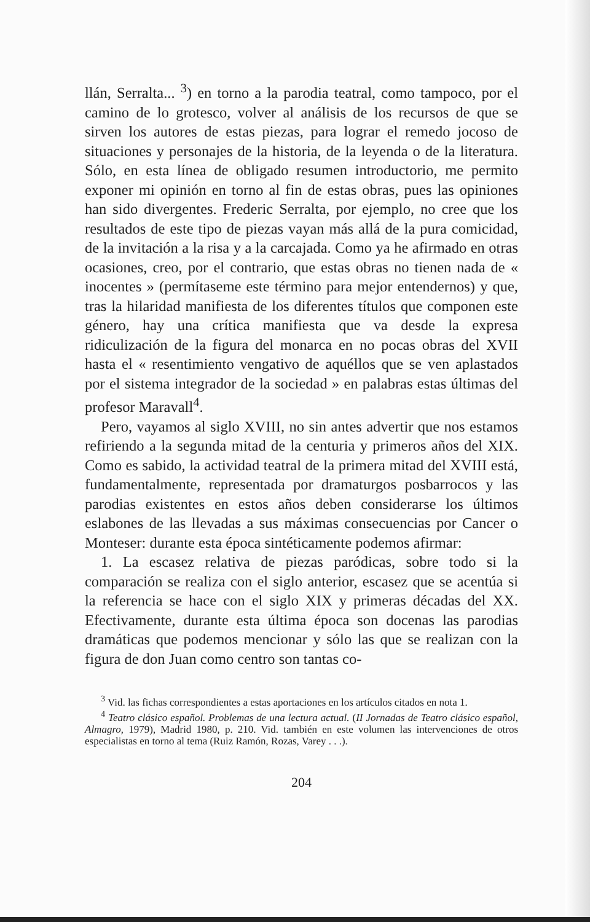llán, Serralta... <sup>3</sup>) en torno a la parodia teatral, como tampoco, por el camino de lo grotesco, volver al análisis de los recursos de que se sirven los autores de estas piezas, para lograr el remedo jocoso de situaciones y personajes de la historia, de la leyenda o de la literatura. Sólo, en esta línea de obligado resumen introductorio, me permito exponer mi opinión en torno al fin de estas obras, pues las opiniones han sido divergentes. Frederic Serralta, por ejemplo, no cree que los resultados de este tipo de piezas vayan más allá de la pura comicidad, de la invitación a la risa y a la carcajada. Como ya he afirmado en otras ocasiones, creo, por el contrario, que estas obras no tienen nada de « inocentes » (permítaseme este término para mejor entendernos) y que, tras la hilaridad manifiesta de los diferentes títulos que componen este género, hay una crítica manifiesta que va desde la expresa ridiculización de la figura del monarca en no pocas obras del XVII hasta el « resentimiento vengativo de aquéllos que se ven aplastados por el sistema integrador de la sociedad » en palabras estas últimas del profesor Maravall<sup>4</sup>.
Pero, vayamos al siglo XVIII, no sin antes advertir que nos estamos refiriendo a la segunda mitad de la centuria y primeros años del XIX. Como es sabido, la actividad teatral de la primera mitad del XVIII está, fundamentalmente, representada por dramaturgos posbarrocos y las parodias existentes en estos años deben considerarse los últimos eslabones de las llevadas a sus máximas consecuencias por Cancer o Monteser: durante esta época sintéticamente podemos afirmar:
1. La escasez relativa de piezas paródicas, sobre todo si la comparación se realiza con el siglo anterior, escasez que se acentúa si la referencia se hace con el siglo XIX y primeras décadas del XX. Efectivamente, durante esta última época son docenas las parodias dramáticas que podemos mencionar y sólo las que se realizan con la figura de don Juan como centro son tantas co-
<sup>3</sup> Vid. las fichas correspondientes a estas aportaciones en los artículos citados en nota 1.
<sup>4</sup> Teatro clásico español. Problemas de una lectura actual. (II Jornadas de Teatro clásico español, Almagro, 1979), Madrid 1980, p. 210. Vid. también en este volumen las intervenciones de otros especialistas en torno al tema (Ruiz Ramón, Rozas, Varey . . .).
204